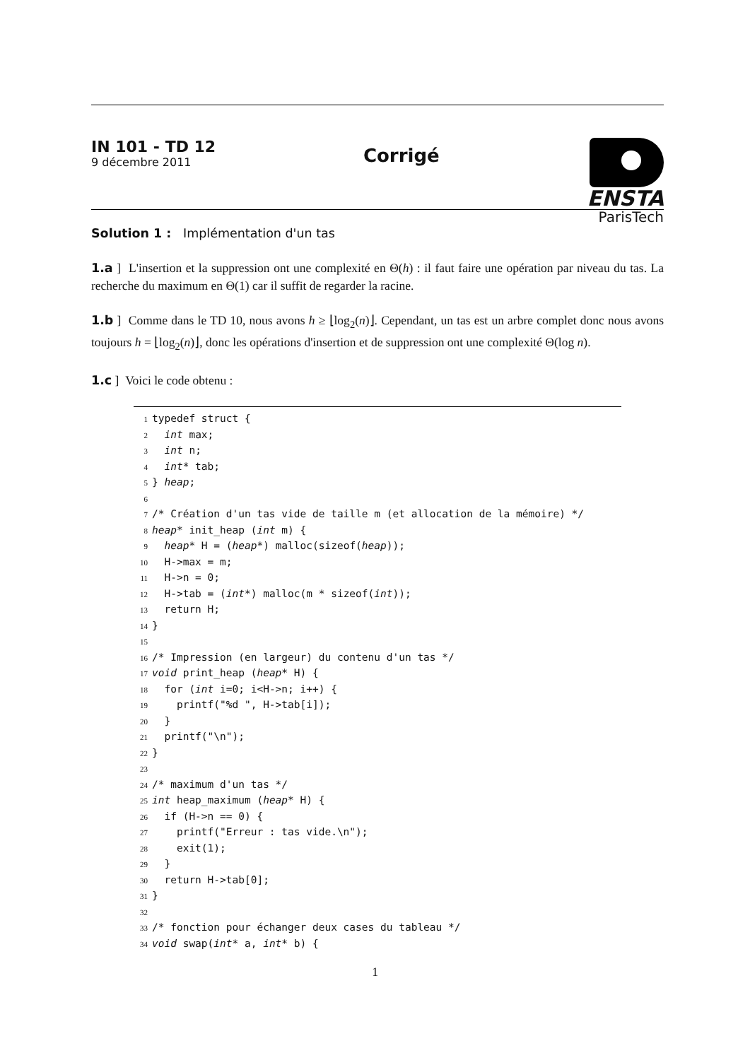IN 101 - TD 12
9 décembre 2011
Corrigé
ENSTA
ParisTech
Solution 1 : Implémentation d'un tas
1.a ] L'insertion et la suppression ont une complexité en Θ(h) : il faut faire une opération par niveau du tas. La recherche du maximum en Θ(1) car il suffit de regarder la racine.
1.b ] Comme dans le TD 10, nous avons h ≥ ⌊log<sub>2</sub>(n)⌋. Cependant, un tas est un arbre complet donc nous avons toujours h = ⌊log<sub>2</sub>(n)⌋, donc les opérations d'insertion et de suppression ont une complexité Θ(log n).
1.c ] Voici le code obtenu :
1typedef struct {
2  int max;
3  int n;
4  int* tab;
5} heap;
6
7/* Création d'un tas vide de taille m (et allocation de la mémoire) */
8 heap* init_heap (int m) {
9  heap* H = (heap*) malloc(sizeof(heap));
10  H->max = m;
11  H->n = 0;
12  H->tab = (int*) malloc(m * sizeof(int));
13  return H;
14}
15
16/* Impression (en largeur) du contenu d'un tas */
17 void print_heap (heap* H) {
18  for (int i=0; i<H->n; i++) {
19    printf("%d ", H->tab[i]);
20  }
21  printf("\n");
22}
23
24/* maximum d'un tas */
25 int heap_maximum (heap* H) {
26  if (H->n == 0) {
27    printf("Erreur : tas vide.\n");
28    exit(1);
29  }
30  return H->tab[0];
31}
32
33/* fonction pour échanger deux cases du tableau */
34 void swap(int* a, int* b) {
1